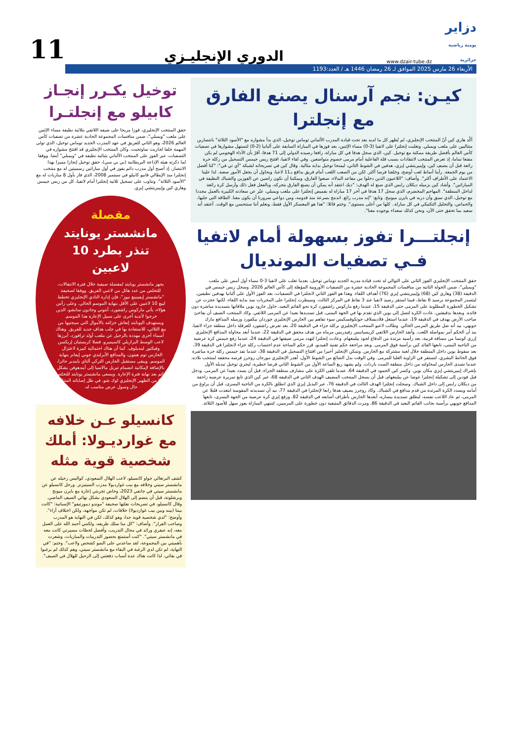دزاير
يومية رياضية جزائرية
www.dzair-tube.dz
الدوري الإنجليـزي
11
الأربعاء 26 مارس 2025 الموافق لـ 26 رمضان 1446 هـ / العدد:1193
كيـن: نجم آرسنال يصنع الفارق مع إنجلترا
أكّد هاري كين أنّ المنتخب الإنجليزي، لم يُظهر كل ما لديه بعد تحت قيادة المدرب الألماني توماس توخيل، الذي بدأ مشواره مع "الأسود الثلاثة" بانتصارين متتاليين على ملعب ويمبلي. وتغلبت إنجلترا على لاتفيا (3-0) مساء الإثنين، بعد فوزها في المباراة السابقة على ألبانيا (2-0) لتستهل مشوارها في تصفيات كأس العالم بأفضل طريقة ممكنة مع توخيل. كين، الذي سجل هدفا في كل مباراة، رافعا رصيده الدولي إلى 71 هدفا، أقرّ بأن الأداء الهجومي لم يكن مقنعا تماما، إذ تعرض المنتخب لانتقادات بسبب قلة الفاعلية أمام مرمى خصوم متواضعين. وفي لقاء لاتفيا، افتتح ريس جيمس التسجيل من ركلة حرة رائعة قبل أن يضيف كين، وإيبيريتشي إيزي، هدفين في الشوط الثاني، ليمنحا توخيل بداية مثالية. وقال كين في تصريحاته لشبكة "أي تي في": "كنا أفضل من يوم الجمعة. رأينا أنماط لعب أوضح، وخلقنا فرصا أكثر. لكن من الصعب اللعب أمام فريق يدافع بـ11 لاعبا، ويحاول أن يجعل الأمور صعبة. لذا علينا الاعتماد على الأطراف أكثر". وأضاف: "اللاعبون الذين دخلوا من مقاعد البدلاء، صنعوا الفارق، ويمكننا أن نكون راضين عن الفوزين والشباك النظيفة في المباراتين". وأشاد كين بزميله ديكلان رايس الذي صنع له الهدف: "ديك اعتقد أنه يمكن أن يصنع الفارق بتحركه، وبالفعل فعل ذلك وأرسل كرة رائعة لداخل المنطقة". المهاجم المخضرم، الذي سجل 17 هدفا في آخر 17 مباراة له بقميص إنجلترا على ملعب ويمبلي، عبّر عن سعادته الكبيرة بالعمل مجددا مع توخيل، الذي سبق وأن دربه في بايرن ميونيخ. وتابع: "إنه مدرب رائع. اندمج بسرعة منذ قدومه، ومن دواعي سرورنا أن يكون معنا. الطاقة التي جلبها، والحماس، والتحليل التكتيكي في كل مباراة.. كلها من أعلى مستوى". وختم قائلا: "هذا هو المعسكر الأول فقط، ونعلم أننا سنتحسن مع الوقت. أعتقد أنه سعيد بما تحقق حتى الآن، ونحن كذلك سعداء بوجوده معنا".
إنجلتـــرا تفوز بسهولة أمام لاتفيا فـي تصفيات المونديال
حقق المنتخب الإنجليزي الفوز الثاني على التوالي له تحت قيادة مدربه الجديد توماس توخيل، بعدما تغلب على لاتفيا 3-0 مساء أول أمس على ملعب "ويمبلي"، ضمن الجولة الثانية من منافسات المجموعة الحادية عشرة من التصفيات الأوروبية المؤهلة إلى كأس العالم 2026. وسجل ريس جيمس في الدقيقة (38) وهاري كين (68) وإيبيريتشي إيزي (76) أهداف اللقاء. وهذا هو الفوز الثاني لانجلترا في التصفيات، بعد الفوز الأول على ألبانيا بهدفين نظيفين، ليتصدر المجموعة برصيد 6 نقاط، فيما استقر رصيد لاتفيا عند 3 نقاط في المركز الثالث. وسيطرت إنجلترا على المجريات منذ بداية اللقاء، لكنها عجزت عن تشكيل الخطورة المطلوبة على المرمى حتى الدقيقة 15، عندما رفع ماركوس راشفورد كرة نحو القائم البعيد، حاول جارود بوين ملاقاتها بتسديدة مباشرة دون فائدة. وبعدها بدقيقتين، عادت الكرة لتصل إلى بوين الذي تقدم بها في الجهة اليمنى، قبل تسديدها بعيدا عن المرمى اللاتفي. وكاد المنتخب الضيف أن يفاجئ صاحب الأرض بهدف في الدقيقة 19، عندما استغل فلاديسلاف جوتكوفسكيس سوء تفاهم بين الحارس الإنجليزي جوردان بيكفورد وزميله المدافع مارك جويهي، بيد أنه ضل طريق المرمى الخالي. وطالب لاعبو المنتخب الإنجليزي بركلة جزاء في الدقيقة 20، بعد تعرض راشفورد للعرقلة داخل منطقة جزاء لاتفيا، بيد أن الحكم أمر بمواصلة اللعب. وأنقذ الحارس اللاتفي كريسيانيس زفيدريس مرماه من هدف محقق في الدقيقة 22، عندما أبعد محاولة المدافع الإنجليزي إزري كونسا من مسافة قريبة، بعد رأسية مرتدة من الدفاع لجود بيلينغهام. وعادت إنجلترا لتهدد مرمى ضيفتها في الدقيقة 24، عندما رفع جيمس كرة عرضية من الناحية اليمنى، تابعها القائد كين برأسية فوق المرمى. وبعد مراجعة حكم تقنية الفيديو، قرر حكم الساحة عدم احتساب ركلة جزاء لانجلترا في الدقيقة 39، بعد سقوط بوين داخل المنطقة خلال لعبة مشتركة مع الحارس. وتمكن الإنجليز أخيرا من افتتاح التسجيل في الدقيقة 38، عندما نفذ جيمس ركلة حرة مباشرة فوق الحائط البشري، لتستقر في الزاوية العليا للمرمى. وفي الوقت بدل الضائع من الشوط الأول، أهدر الإنجليزي مورجان روجرز فرصة محققة لمنتخب بلاده، عندما تصدى الحارس لمحاولته من داخل منطقة الست ياردات. ولم يشهد ربع الساعة الأول من الشوط الثاني فرصا خطيرة، ليجري توخيل تبديله الأول بإشراك إيبيريتشي إيزي مكان بوين. وكسر كين الجمود في الدقيقة 64، عندما تلقى الكرة على مشارف منطقة الجزاء، قبل أن يسدد بعيدا عن المرمى. ودخل فيل فودين إلى تشكيلة إنجلترا عوضا عن بيلينغهام، قبل أن يسجل المنتخب المضيف الهدف الثاني في الدقيقة 68، عبر كين الذي تابع تمريرة عرضية زاحفة من ديكلان رايس إلى داخل الشباك. وسجلت إنجلترا الهدف الثالث في الدقيقة 76، عبر البديل إيزي الذي انطلق بالكرة من الناحية اليسرى، قبل أن يراوغ من أمامه ويسدد الكرة المرتدة من قدم مدافع في الشباك. وكاد روجرز يضيف هدفا رابعا لإنجلترا في الدقيقة 77، بيد أن تسديدته المقوسة ابتعدت قليلا عن المرمى، ثم عاد اللاعب نفسه، ليطلق تسديدة بيساره، أبعدها الحارس بأطراف أصابعه في الدقيقة 82. ورفع إيزي كرة عرضية من الجهة اليسرى، تابعها المدافع جويهي برأسية بجانب القائم البعيد في الدقيقة 86، ومرت الدقائق المتبقية دون خطورة على المرميين، لتنتهي المباراة بفوز سهل للأسود الثلاثة.
توخيل يكـرر إنجـاز كابيلو مع إنجلتـرا
حقق المنتخب الإنجليزي، فوزا مريحا على ضيفه اللاتفي بثلاثية نظيفة مساء الإثنين على ملعب "ويمبلي"، ضمن منافسات المجموعة الحادية عشرة من تصفيات كأس العالم 2026، وهو الثاني للفريق في عهد المدرب الجديد توماس توخيل، الذي تولى المهمة خلفا لجاريث ساوثجيت. وكان المنتخب الإنجليزي قد افتتح مشواره في التصفيات، عبر الفوز على المنتخب الألباني بثنائية نظيفة في "ويمبلي" أيضا. ووفقا لما ذكرته هيئة الإذاعة البريطانية (بي بي سي)، حقق توخيل إنجازا مميزا بهذا الانتصار، إذ أصبح أول مدرب دائم يفوز في أول مباراتين رسميتين له مع منتخب إنجلترا منذ الإيطالي فابيو كابيلو في سبتمبر 2008، الذي فاز بأول 8 مباريات له مع "الأسود الثلاثة". وتناوب على تسجيل ثلاثية إنجلترا أمام لاتفيا، كل من ريس جيمس وهاري كين وإيبيريتشي إيزي.
مقصلة
مانشستر يونايتد تنذر بطرد 10 لاعبين
يجهز مانشستر يونايتد لمقصلة صيفية خلال فترة الانتقالات، للتخلص من عدد هائل من لاعبي الفريق. ووفقا لصحيفة "مانشستر إيفينينغ نيوز"، فإن إدارة النادي الإنجليزي تخطط لبيع 10 لاعبين على الأقل بنهاية الموسم الحالي. وعلى رأس هؤلاء، يأتي ماركوس راشفورد، أنتوني وجادون سانشو، الذين خرجوا لأندية أخرى على سبيل الإعارة هذا الموسم. ويستهدف اليونايتد إنعاش خزائنه بالأموال التي سيجنيها من بيع الثلاثي، للاستفادة بها في جلب هداف جديد للفريق. وهناك أسماء أخرى مهددة بالرحيل عن ملعب أولد ترافورد، أبرزها لاعب الوسط البرازيلي كاسيميرو، فضلا كريستيان إريكسن وفيكتور لينديلوف. كما أن هناك احتمالية كبيرة لاعتزال الحارس توم هيتون، والمدافع الأيرلندي جوني إيفانز بنهاية الموسم. ويبقى مستقبل الحارس التركي ألتاي بايندير حائرا، بالإضافة لإمكانية انضمام تيريل مالاسيا إلى أيندهوفن بشكل دائم بعد نهاية فترة الإعارة. ويسعى مانشستر يونايتد للتخلص أيضا من الظهير الإنجليزي لوك شو، في ظل إصاباته المتتالية، حال وصول عرض مناسب له.
كانسيلو عـن خلافه مع غوارديـولا: أملك شخصية قوية مثله
كشف البرتغالي جواو كانسيلو، لاعب الهلال السعودي، كواليس رحيله عن مانشستر سيتي وخلافه مع بيب غوارديولا مدرب السيتيزنز. ورحل كانسيلو عن مانشستر سيتي في جانفي 2023، وخاض تجربتي إعارة مع بايرن ميونخ وبرشلونة، قبل أن ينضم إلى الهلال السعودي بشكل نهائي الصيف الماضي. وقال كانسيلو، في تصريحات نقلتها صحيفة "موندو ديبورتيفو" الإسبانية: "كانت بيننا (بينه وبين بيب غوارديولا) خلافات، لم تكن مواجهة، ولكن اختلاف آراء". وأوضح: "لدي شخصية قوية جدا، وهو كذلك، لكن في النهاية هو المدرب وصاحب القرار". وأضاف: "كل منا سلك طريقه، ولكنني أحمد الله على العمل معه، إنه عبقري ورائد في مجال التدريب، وأفضل لحظات مسيرتي كانت معه في مانشستر سيتي". "كنت أستمتع بحضور التدريبات والمباريات، وشعرت بأهميتي بين المجموعة، لقد ساعدني على النمو كشخص ولاعب". وختم: "في النهاية، لم تكن لدي الرغبة في البقاء مع مانشستر سيتي، وهم كذلك لم يرغبوا في بقائي، لذا كانت هناك عدة أسباب دفعتني إلى الرحيل للهلال في الصيف".